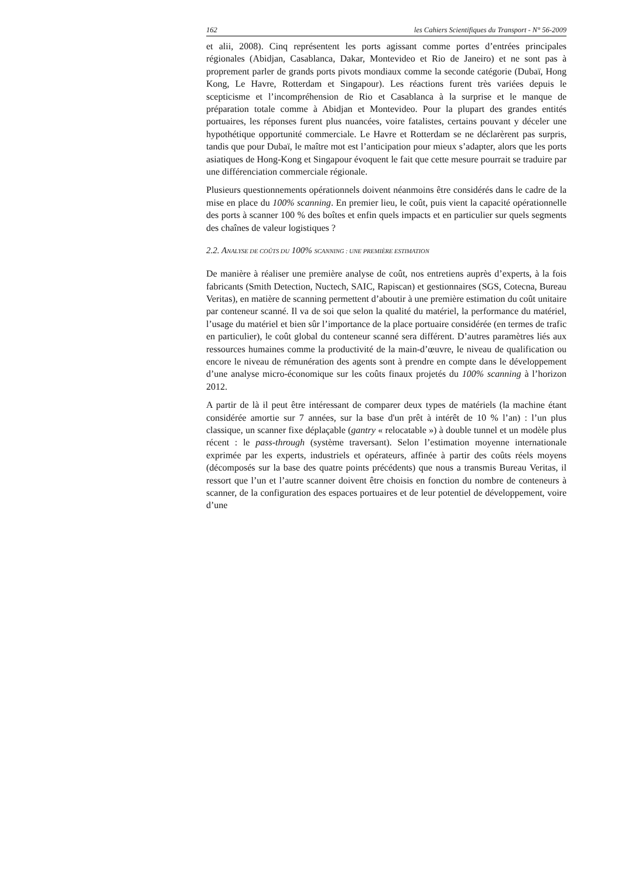162 les Cahiers Scientifiques du Transport - N° 56-2009
et alii, 2008). Cinq représentent les ports agissant comme portes d’entrées principales régionales (Abidjan, Casablanca, Dakar, Montevideo et Rio de Janeiro) et ne sont pas à proprement parler de grands ports pivots mondiaux comme la seconde catégorie (Dubaï, Hong Kong, Le Havre, Rotterdam et Singapour). Les réactions furent très variées depuis le scepticisme et l’incompréhension de Rio et Casablanca à la surprise et le manque de préparation totale comme à Abidjan et Montevideo. Pour la plupart des grandes entités portuaires, les réponses furent plus nuancées, voire fatalistes, certains pouvant y déceler une hypothétique opportunité commerciale. Le Havre et Rotterdam se ne déclarèrent pas surpris, tandis que pour Dubaï, le maître mot est l’anticipation pour mieux s’adapter, alors que les ports asiatiques de Hong-Kong et Singapour évoquent le fait que cette mesure pourrait se traduire par une différenciation commerciale régionale.
Plusieurs questionnements opérationnels doivent néanmoins être considérés dans le cadre de la mise en place du 100% scanning. En premier lieu, le coût, puis vient la capacité opérationnelle des ports à scanner 100 % des boîtes et enfin quels impacts et en particulier sur quels segments des chaînes de valeur logistiques ?
2.2. ANALYSE DE COÛTS DU 100% SCANNING : UNE PREMIÈRE ESTIMATION
De manière à réaliser une première analyse de coût, nos entretiens auprès d’experts, à la fois fabricants (Smith Detection, Nuctech, SAIC, Rapiscan) et gestionnaires (SGS, Cotecna, Bureau Veritas), en matière de scanning permettent d’aboutir à une première estimation du coût unitaire par conteneur scanné. Il va de soi que selon la qualité du matériel, la performance du matériel, l’usage du matériel et bien sûr l’importance de la place portuaire considérée (en termes de trafic en particulier), le coût global du conteneur scanné sera différent. D’autres paramètres liés aux ressources humaines comme la productivité de la main-d’œuvre, le niveau de qualification ou encore le niveau de rémunération des agents sont à prendre en compte dans le développement d’une analyse micro-économique sur les coûts finaux projetés du 100% scanning à l’horizon 2012.
A partir de là il peut être intéressant de comparer deux types de matériels (la machine étant considérée amortie sur 7 années, sur la base d'un prêt à intérêt de 10 % l’an) : l’un plus classique, un scanner fixe déplaçable (gantry « relocatable ») à double tunnel et un modèle plus récent : le pass-through (système traversant). Selon l’estimation moyenne internationale exprimée par les experts, industriels et opérateurs, affinée à partir des coûts réels moyens (décomposés sur la base des quatre points précédents) que nous a transmis Bureau Veritas, il ressort que l’un et l’autre scanner doivent être choisis en fonction du nombre de conteneurs à scanner, de la configuration des espaces portuaires et de leur potentiel de développement, voire d’une